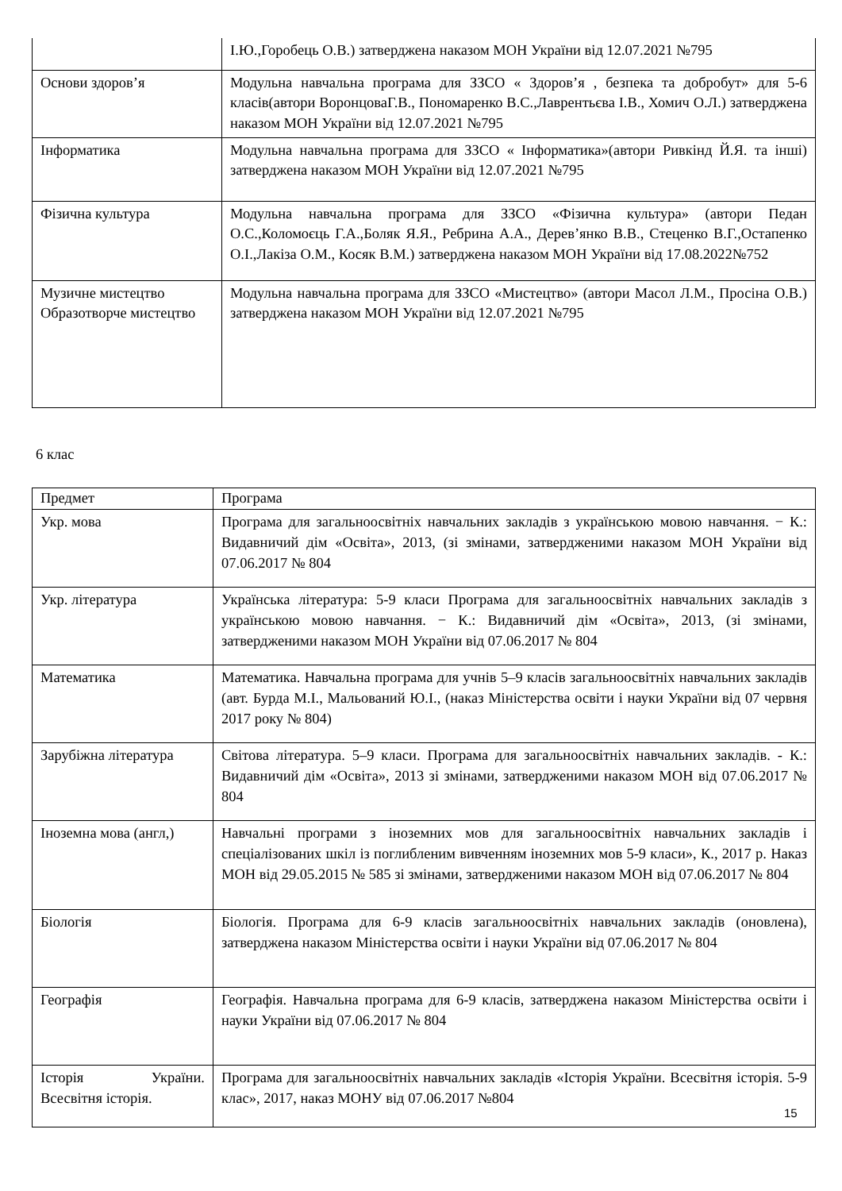| | І.Ю.,Горобець О.В.) затверджена наказом МОН України від 12.07.2021 №795 |
| Основи здоров’я | Модульна навчальна програма для ЗЗСО « Здоров’я , безпека та добробут» для 5-6 класів(автори ВоронцоваГ.В., Пономаренко В.С.,Лаврентьєва І.В., Хомич О.Л.) затверджена наказом МОН України від 12.07.2021 №795 |
| Інформатика | Модульна навчальна програма для ЗЗСО « Інформатика»(автори Ривкінд Й.Я. та інші) затверджена наказом МОН України від 12.07.2021 №795 |
| Фізична культура | Модульна навчальна програма для ЗЗСО «Фізична культура» (автори Педан О.С.,Коломоєць Г.А.,Боляк Я.Я., Ребрина А.А., Дерев’янко В.В., Стеценко В.Г.,Остапенко О.І.,Лакіза О.М., Косяк В.М.) затверджена наказом МОН України від 17.08.2022№752 |
| Музичне мистецтво Образотворче мистецтво | Модульна навчальна програма для ЗЗСО «Мистецтво» (автори Масол Л.М., Просіна О.В.) затверджена наказом МОН України від 12.07.2021 №795 |
6 клас
| Предмет | Програма |
| Укр. мова | Програма для загальноосвітніх навчальних закладів з українською мовою навчання. − К.: Видавничий дім «Освіта», 2013, (зі змінами, затвердженими наказом МОН України від 07.06.2017 № 804 |
| Укр. література | Українська література: 5-9 класи Програма для загальноосвітніх навчальних закладів з українською мовою навчання. − К.: Видавничий дім «Освіта», 2013, (зі змінами, затвердженими наказом МОН України від 07.06.2017 № 804 |
| Математика | Математика. Навчальна програма для учнів 5–9 класів загальноосвітніх навчальних закладів (авт. Бурда М.І., Мальований Ю.І., (наказ Міністерства освіти і науки України від 07 червня 2017 року № 804) |
| Зарубіжна література | Світова література. 5–9 класи. Програма для загальноосвітніх навчальних закладів. - К.: Видавничий дім «Освіта», 2013 зі змінами, затвердженими наказом МОН від 07.06.2017 № 804 |
| Іноземна мова (англ,) | Навчальні програми з іноземних мов для загальноосвітніх навчальних закладів і спеціалізованих шкіл із поглибленим вивченням іноземних мов 5-9 класи», К., 2017 р. Наказ МОН від 29.05.2015 № 585 зі змінами, затвердженими наказом МОН від 07.06.2017 № 804 |
| Біологія | Біологія. Програма для 6-9 класів загальноосвітніх навчальних закладів (оновлена), затверджена наказом Міністерства освіти і науки України від 07.06.2017 № 804 |
| Географія | Географія. Навчальна програма для 6-9 класів, затверджена наказом Міністерства освіти і науки України від 07.06.2017 № 804 |
| Історія України. Всесвітня історія. | Програма для загальноосвітніх навчальних закладів «Історія України. Всесвітня історія. 5-9 клас», 2017, наказ МОНУ від 07.06.2017 №804 |
15